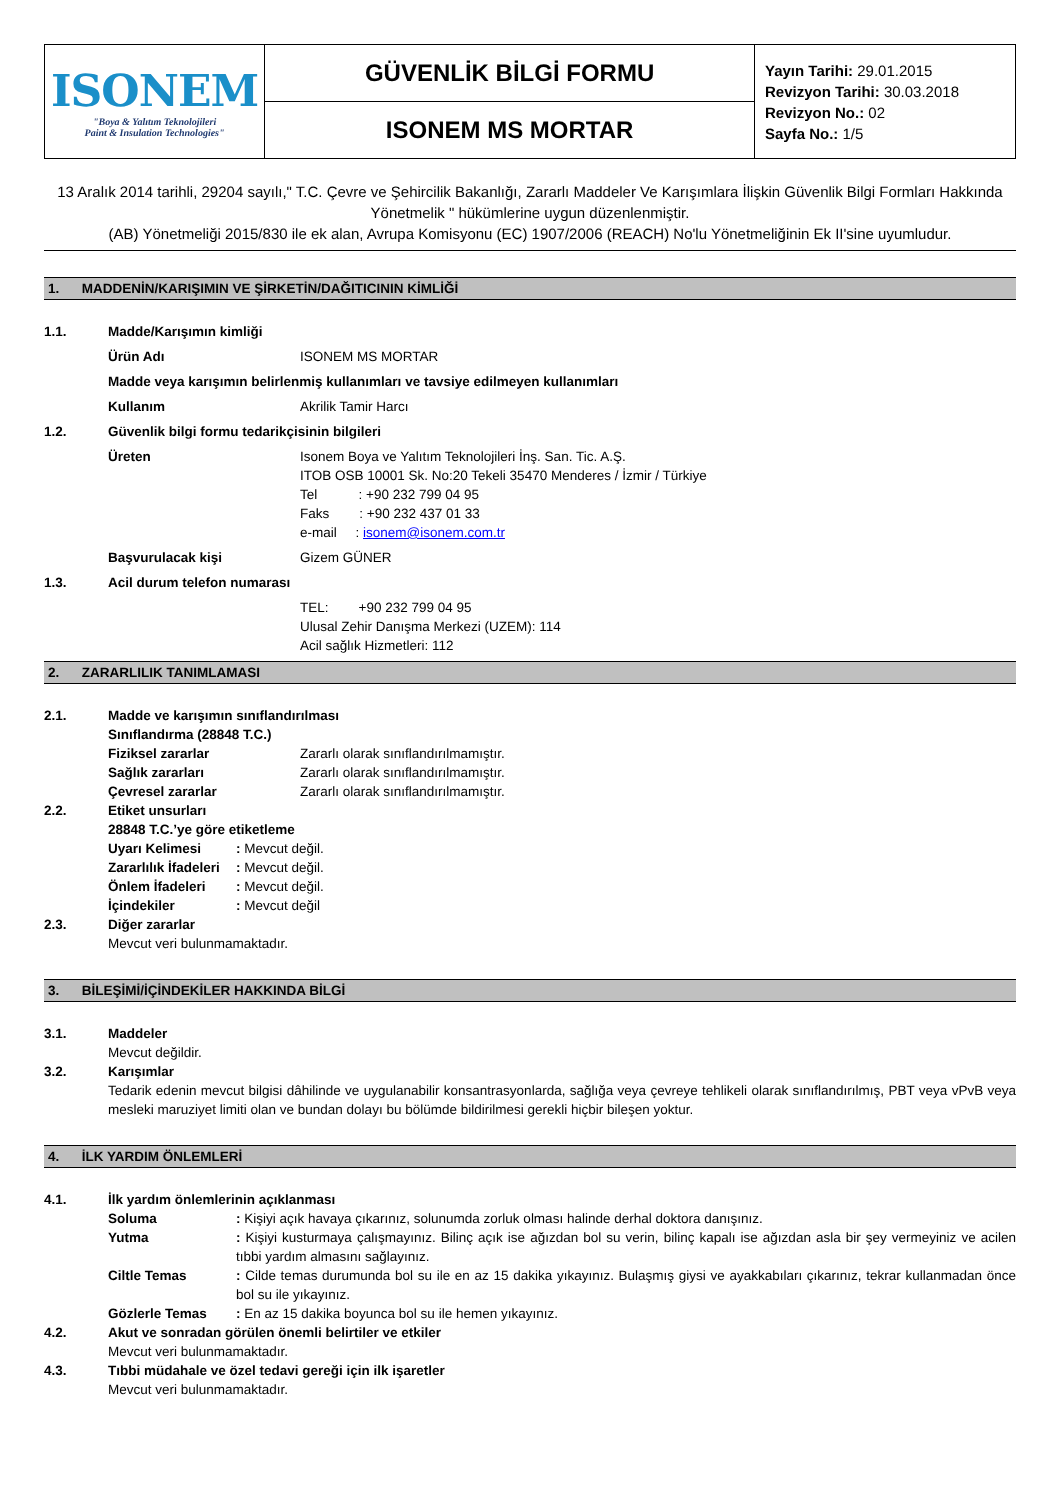| ISONEM "Boya & Yalıtım Teknolojileri Paint & Insulation Technologies" | GÜVENLİK BİLGİ FORMU | Yayın Tarihi: 29.01.2015 Revizyon Tarihi: 30.03.2018 Revizyon No.: 02 Sayfa No.: 1/5 |
| | ISONEM MS MORTAR | |
13 Aralık 2014 tarihli, 29204 sayılı," T.C. Çevre ve Şehircilik Bakanlığı, Zararlı Maddeler Ve Karışımlara İlişkin Güvenlik Bilgi Formları Hakkında Yönetmelik " hükümlerine uygun düzenlenmiştir.
(AB) Yönetmeliği 2015/830 ile ek alan, Avrupa Komisyonu (EC) 1907/2006 (REACH) No'lu Yönetmeliğinin Ek II'sine uyumludur.
1. MADDENİN/KARIŞIMIN VE ŞİRKETİN/DAĞITICININ KİMLİĞİ
1.1. Madde/Karışımın kimliği
Ürün Adı ISONEM MS MORTAR
Madde veya karışımın belirlenmiş kullanımları ve tavsiye edilmeyen kullanımları
Kullanım Akrilik Tamir Harcı
1.2. Güvenlik bilgi formu tedarikçisinin bilgileri
Üreten Isonem Boya ve Yalıtım Teknolojileri İnş. San. Tic. A.Ş.
ITOB OSB 10001 Sk. No:20 Tekeli 35470 Menderes / İzmir / Türkiye
Tel : +90 232 799 04 95
Faks : +90 232 437 01 33
e-mail : isonem@isonem.com.tr
Başvurulacak kişi Gizem GÜNER
1.3. Acil durum telefon numarası
TEL: +90 232 799 04 95
Ulusal Zehir Danışma Merkezi (UZEM): 114
Acil sağlık Hizmetleri: 112
2. ZARARLILIK TANIMLAMASI
2.1. Madde ve karışımın sınıflandırılması
Sınıflandırma (28848 T.C.)
Fiziksel zararlar Zararlı olarak sınıflandırılmamıştır.
Sağlık zararları Zararlı olarak sınıflandırılmamıştır.
Çevresel zararlar Zararlı olarak sınıflandırılmamıştır.
2.2. Etiket unsurları
28848 T.C.’ye göre etiketleme
Uyarı Kelimesi: Mevcut değil.
Zararlılık İfadeleri: Mevcut değil.
Önlem İfadeleri: Mevcut değil.
İçindekiler: Mevcut değil
2.3. Diğer zararlar
Mevcut veri bulunmamaktadır.
3. BİLEŞİMİ/İÇİNDEKİLER HAKKINDA BİLGİ
3.1. Maddeler
Mevcut değildir.
3.2. Karışımlar
Tedarik edenin mevcut bilgisi dâhilinde ve uygulanabilir konsantrasyonlarda, sağlığa veya çevreye tehlikeli olarak sınıflandırılmış, PBT veya vPvB veya mesleki maruziyet limiti olan ve bundan dolayı bu bölümde bildirilmesi gerekli hiçbir bileşen yoktur.
4. İLK YARDIM ÖNLEMLERİ
4.1. İlk yardım önlemlerinin açıklanması
Soluma: Kişiyi açık havaya çıkarınız, solunumda zorluk olması halinde derhal doktora danışınız.
Yutma: Kişiyi kusturmaya çalışmayınız. Bilinç açık ise ağızdan bol su verin, bilinç kapalı ise ağızdan asla bir şey vermeyiniz ve acilen tıbbi yardım almasını sağlayınız.
Ciltle Temas: Cilde temas durumunda bol su ile en az 15 dakika yıkayınız. Bulaşmış giysi ve ayakkabıları çıkarınız, tekrar kullanmadan önce bol su ile yıkayınız.
Gözlerle Temas: En az 15 dakika boyunca bol su ile hemen yıkayınız.
4.2. Akut ve sonradan görülen önemli belirtiler ve etkiler
Mevcut veri bulunmamaktadır.
4.3. Tıbbi müdahale ve özel tedavi gereği için ilk işaretler
Mevcut veri bulunmamaktadır.